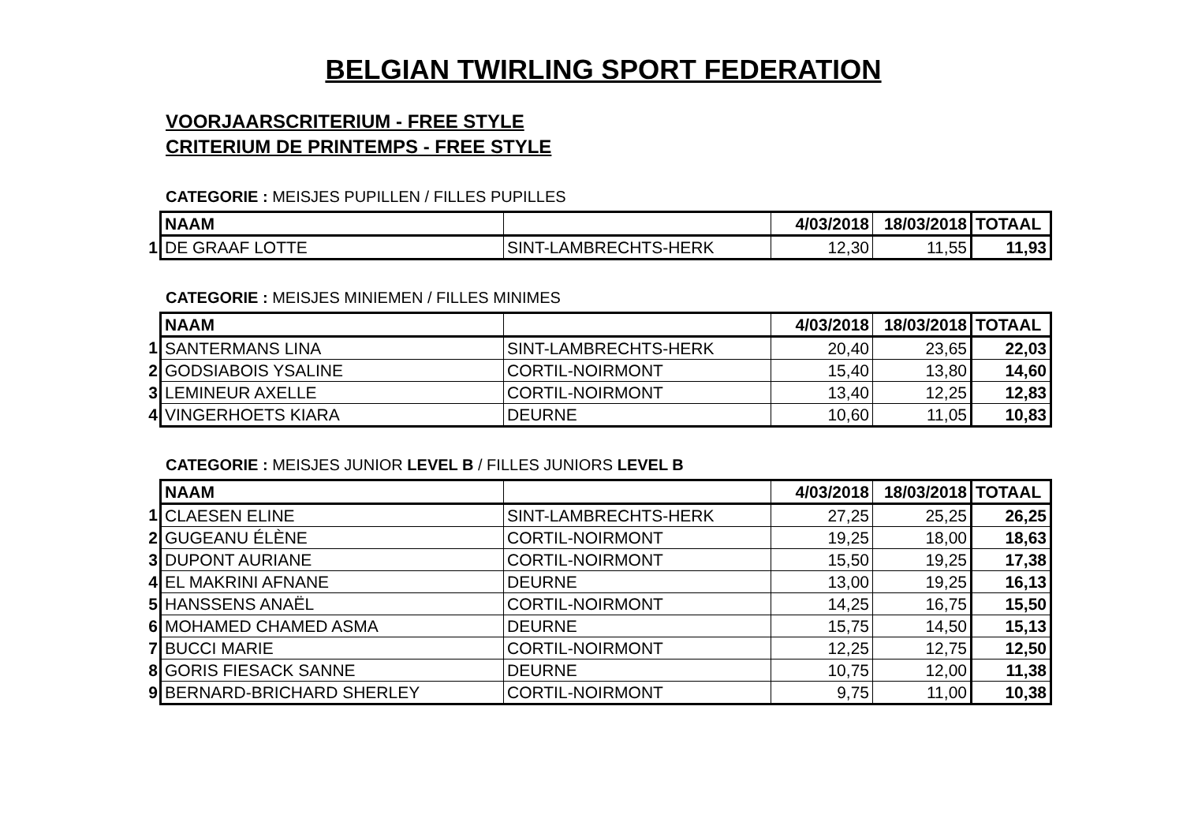BELGIAN TWIRLING SPORT FEDERATION
VOORJAARSCRITERIUM - FREE STYLE
CRITERIUM DE PRINTEMPS - FREE STYLE
CATEGORIE : MEISJES PUPILLEN / FILLES PUPILLES
| | NAAM | | 4/03/2018 | 18/03/2018 | TOTAAL |
| 1 | DE GRAAF LOTTE | SINT-LAMBRECHTS-HERK | 12,30 | 11,55 | 11,93 |
CATEGORIE : MEISJES MINIEMEN / FILLES MINIMES
| | NAAM | | 4/03/2018 | 18/03/2018 | TOTAAL |
| 1 | SANTERMANS LINA | SINT-LAMBRECHTS-HERK | 20,40 | 23,65 | 22,03 |
| 2 | GODSIABOIS YSALINE | CORTIL-NOIRMONT | 15,40 | 13,80 | 14,60 |
| 3 | LEMINEUR AXELLE | CORTIL-NOIRMONT | 13,40 | 12,25 | 12,83 |
| 4 | VINGERHOETS KIARA | DEURNE | 10,60 | 11,05 | 10,83 |
CATEGORIE : MEISJES JUNIOR LEVEL B / FILLES JUNIORS LEVEL B
| | NAAM | | 4/03/2018 | 18/03/2018 | TOTAAL |
| 1 | CLAESEN ELINE | SINT-LAMBRECHTS-HERK | 27,25 | 25,25 | 26,25 |
| 2 | GUGEANU ÉLÈNE | CORTIL-NOIRMONT | 19,25 | 18,00 | 18,63 |
| 3 | DUPONT AURIANE | CORTIL-NOIRMONT | 15,50 | 19,25 | 17,38 |
| 4 | EL MAKRINI AFNANE | DEURNE | 13,00 | 19,25 | 16,13 |
| 5 | HANSSENS ANAËL | CORTIL-NOIRMONT | 14,25 | 16,75 | 15,50 |
| 6 | MOHAMED CHAMED ASMA | DEURNE | 15,75 | 14,50 | 15,13 |
| 7 | BUCCI MARIE | CORTIL-NOIRMONT | 12,25 | 12,75 | 12,50 |
| 8 | GORIS FIESACK SANNE | DEURNE | 10,75 | 12,00 | 11,38 |
| 9 | BERNARD-BRICHARD SHERLEY | CORTIL-NOIRMONT | 9,75 | 11,00 | 10,38 |